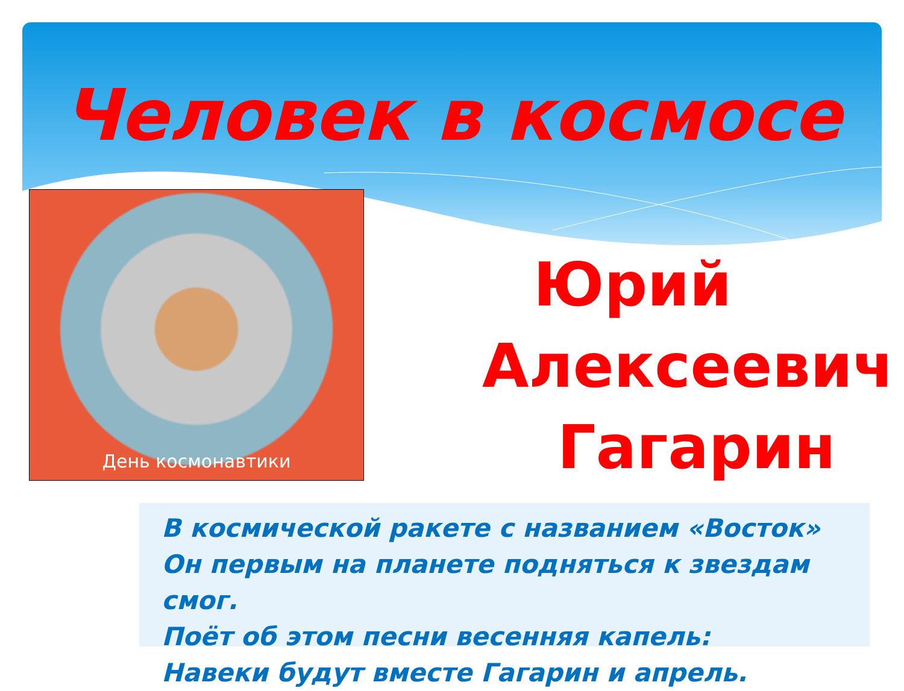Человек в космосе
День космонавтики
Юрий
Алексеевич
Гагарин
В космической ракете с названием «Восток»
Он первым на планете подняться к звездам смог.
Поёт об этом песни весенняя капель:
Навеки будут вместе Гагарин и апрель.